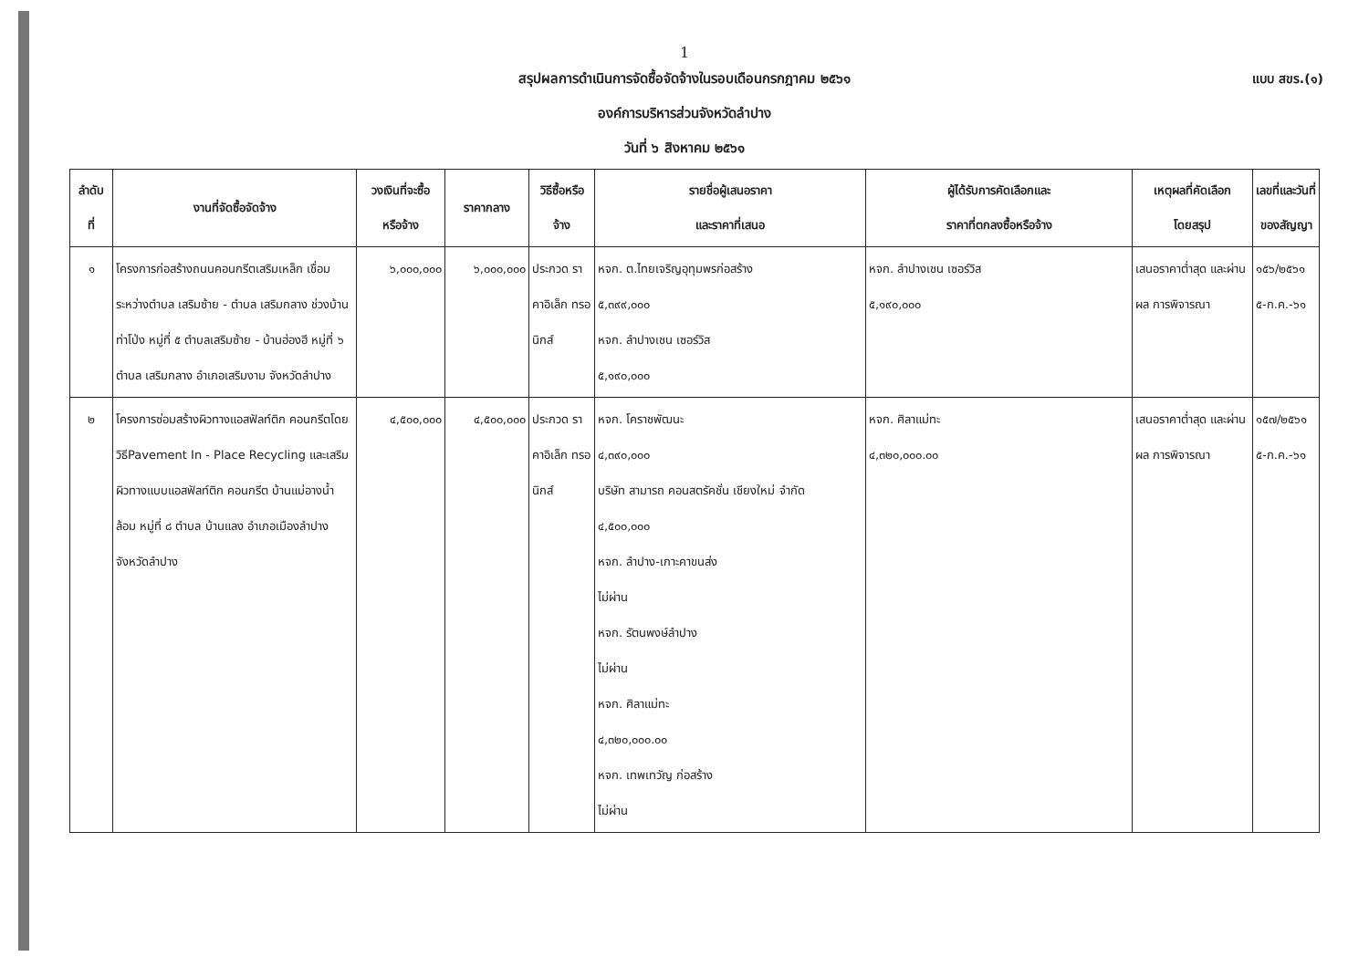1
สรุปผลการดำเนินการจัดซื้อจัดจ้างในรอบเดือนกรกฎาคม ๒๕๖๑ แบบ สขร.(๑)
องค์การบริหารส่วนจังหวัดลำปาง
วันที่ ๖ สิงหาคม ๒๕๖๑
| ลำดับ ที่ | งานที่จัดซื้อจัดจ้าง | วงเงินที่จะซื้อ หรือจ้าง | ราคากลาง | วิธีซื้อหรือ จ้าง | รายชื่อผู้เสนอราคา และราคาที่เสนอ | ผู้ได้รับการคัดเลือกและ ราคาที่ตกลงซื้อหรือจ้าง | เหตุผลที่คัดเลือก โดยสรุป | เลขที่และวันที่ ของสัญญา |
| --- | --- | --- | --- | --- | --- | --- | --- | --- |
| ๑ | โครงการก่อสร้างถนนคอนกรีตเสริมเหล็ก เชื่อมระหว่างตำบล เสริมซ้าย - ตำบล เสริมกลาง ช่วงบ้านท่าโป่ง หมู่ที่ ๕ ตำบลเสริมซ้าย - บ้านฮ่องฮี หมู่ที่ ๖ ตำบล เสริมกลาง อำเภอเสริมงาม จังหวัดลำปาง | ๖,๐๐๐,๐๐๐ | ๖,๐๐๐,๐๐๐ | ประกวด ราคาอิเล็ก ทรอนิกส์ | หจก. ต.ไทยเจริญอุทุมพรก่อสร้าง ๕,๓๙๙,๐๐๐ หจก. ลำปางเชน เซอร์วิส ๕,๑๙๐,๐๐๐ | หจก. ลำปางเชน เซอร์วิส ๕,๑๙๐,๐๐๐ | เสนอราคาต่ำสุด และผ่านผล การพิจารณา | ๑๕๖/๒๕๖๑ ๕-ก.ค.-๖๑ |
| ๒ | โครงการซ่อมสร้างผิวทางแอสฟัลท์ติก คอนกรีตโดยวิธีPavement In - Place Recycling และเสริมผิวทางแบบแอสฟัลท์ติก คอนกรีต บ้านแม่อางน้ำล้อม หมู่ที่ ๘ ตำบล บ้านแลง อำเภอเมืองลำปาง จังหวัดลำปาง | ๔,๕๐๐,๐๐๐ | ๔,๕๐๐,๐๐๐ | ประกวด ราคาอิเล็ก ทรอนิกส์ | หจก. โคราชพัฒนะ ๔,๓๙๐,๐๐๐ บริษัท สามารถ คอนสตรัคชั่น เชียงใหม่ จำกัด ๔,๕๐๐,๐๐๐ หจก. ลำปาง-เกาะคาขนส่ง ไม่ผ่าน หจก. รัตนพงษ์ลำปาง ไม่ผ่าน หจก. ศิลาแม่ทะ ๔,๓๒๐,๐๐๐.๐๐ หจก. เทพเทวัญ ก่อสร้าง ไม่ผ่าน | หจก. ศิลาแม่ทะ ๔,๓๒๐,๐๐๐.๐๐ | เสนอราคาต่ำสุด และผ่านผล การพิจารณา | ๑๕๗/๒๕๖๑ ๕-ก.ค.-๖๑ |